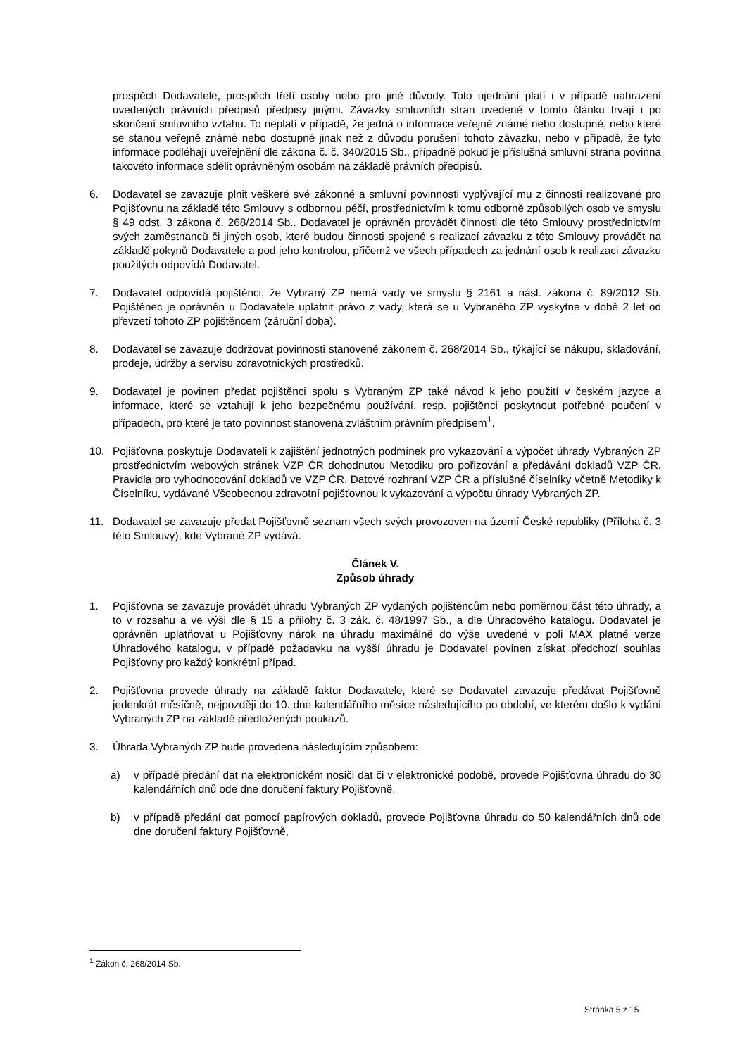prospěch Dodavatele, prospěch třetí osoby nebo pro jiné důvody. Toto ujednání platí i v případě nahrazení uvedených právních předpisů předpisy jinými. Závazky smluvních stran uvedené v tomto článku trvají i po skončení smluvního vztahu. To neplatí v případě, že jedná o informace veřejně známé nebo dostupné, nebo které se stanou veřejně známé nebo dostupné jinak než z důvodu porušení tohoto závazku, nebo v případě, že tyto informace podléhají uveřejnění dle zákona č. č. 340/2015 Sb., případně pokud je příslušná smluvní strana povinna takovéto informace sdělit oprávněným osobám na základě právních předpisů.
6. Dodavatel se zavazuje plnit veškeré své zákonné a smluvní povinnosti vyplývající mu z činnosti realizované pro Pojišťovnu na základě této Smlouvy s odbornou péčí, prostřednictvím k tomu odborně způsobilých osob ve smyslu § 49 odst. 3 zákona č. 268/2014 Sb.. Dodavatel je oprávněn provádět činnosti dle této Smlouvy prostřednictvím svých zaměstnanců či jiných osob, které budou činnosti spojené s realizací závazku z této Smlouvy provádět na základě pokynů Dodavatele a pod jeho kontrolou, přičemž ve všech případech za jednání osob k realizaci závazku použitých odpovídá Dodavatel.
7. Dodavatel odpovídá pojištěnci, že Vybraný ZP nemá vady ve smyslu § 2161 a násl. zákona č. 89/2012 Sb. Pojištěnec je oprávněn u Dodavatele uplatnit právo z vady, která se u Vybraného ZP vyskytne v době 2 let od převzetí tohoto ZP pojištěncem (záruční doba).
8. Dodavatel se zavazuje dodržovat povinnosti stanovené zákonem č. 268/2014 Sb., týkající se nákupu, skladování, prodeje, údržby a servisu zdravotnických prostředků.
9. Dodavatel je povinen předat pojištěnci spolu s Vybraným ZP také návod k jeho použití v českém jazyce a informace, které se vztahují k jeho bezpečnému používání, resp. pojištěnci poskytnout potřebné poučení v případech, pro které je tato povinnost stanovena zvláštním právním předpisem<sup>1</sup>.
10. Pojišťovna poskytuje Dodavateli k zajištění jednotných podmínek pro vykazování a výpočet úhrady Vybraných ZP prostřednictvím webových stránek VZP ČR dohodnutou Metodiku pro pořizování a předávání dokladů VZP ČR, Pravidla pro vyhodnocování dokladů ve VZP ČR, Datové rozhraní VZP ČR a příslušné číselníky včetně Metodiky k Číselníku, vydávané Všeobecnou zdravotní pojišťovnou k vykazování a výpočtu úhrady Vybraných ZP.
11. Dodavatel se zavazuje předat Pojišťovně seznam všech svých provozoven na území České republiky (Příloha č. 3 této Smlouvy), kde Vybrané ZP vydává.
Článek V.
Způsob úhrady
1. Pojišťovna se zavazuje provádět úhradu Vybraných ZP vydaných pojištěncům nebo poměrnou část této úhrady, a to v rozsahu a ve výši dle § 15 a přílohy č. 3 zák. č. 48/1997 Sb., a dle Úhradového katalogu. Dodavatel je oprávněn uplatňovat u Pojišťovny nárok na úhradu maximálně do výše uvedené v poli MAX platné verze Úhradového katalogu, v případě požadavku na vyšší úhradu je Dodavatel povinen získat předchozí souhlas Pojišťovny pro každý konkrétní případ.
2. Pojišťovna provede úhrady na základě faktur Dodavatele, které se Dodavatel zavazuje předávat Pojišťovně jedenkrát měsíčně, nejpozději do 10. dne kalendářního měsíce následujícího po období, ve kterém došlo k vydání Vybraných ZP na základě předložených poukazů.
3. Úhrada Vybraných ZP bude provedena následujícím způsobem:
a) v případě předání dat na elektronickém nosiči dat či v elektronické podobě, provede Pojišťovna úhradu do 30 kalendářních dnů ode dne doručení faktury Pojišťovně,
b) v případě předání dat pomocí papírových dokladů, provede Pojišťovna úhradu do 50 kalendářních dnů ode dne doručení faktury Pojišťovně,
<sup>1</sup> Zákon č. 268/2014 Sb.
Stránka 5 z 15